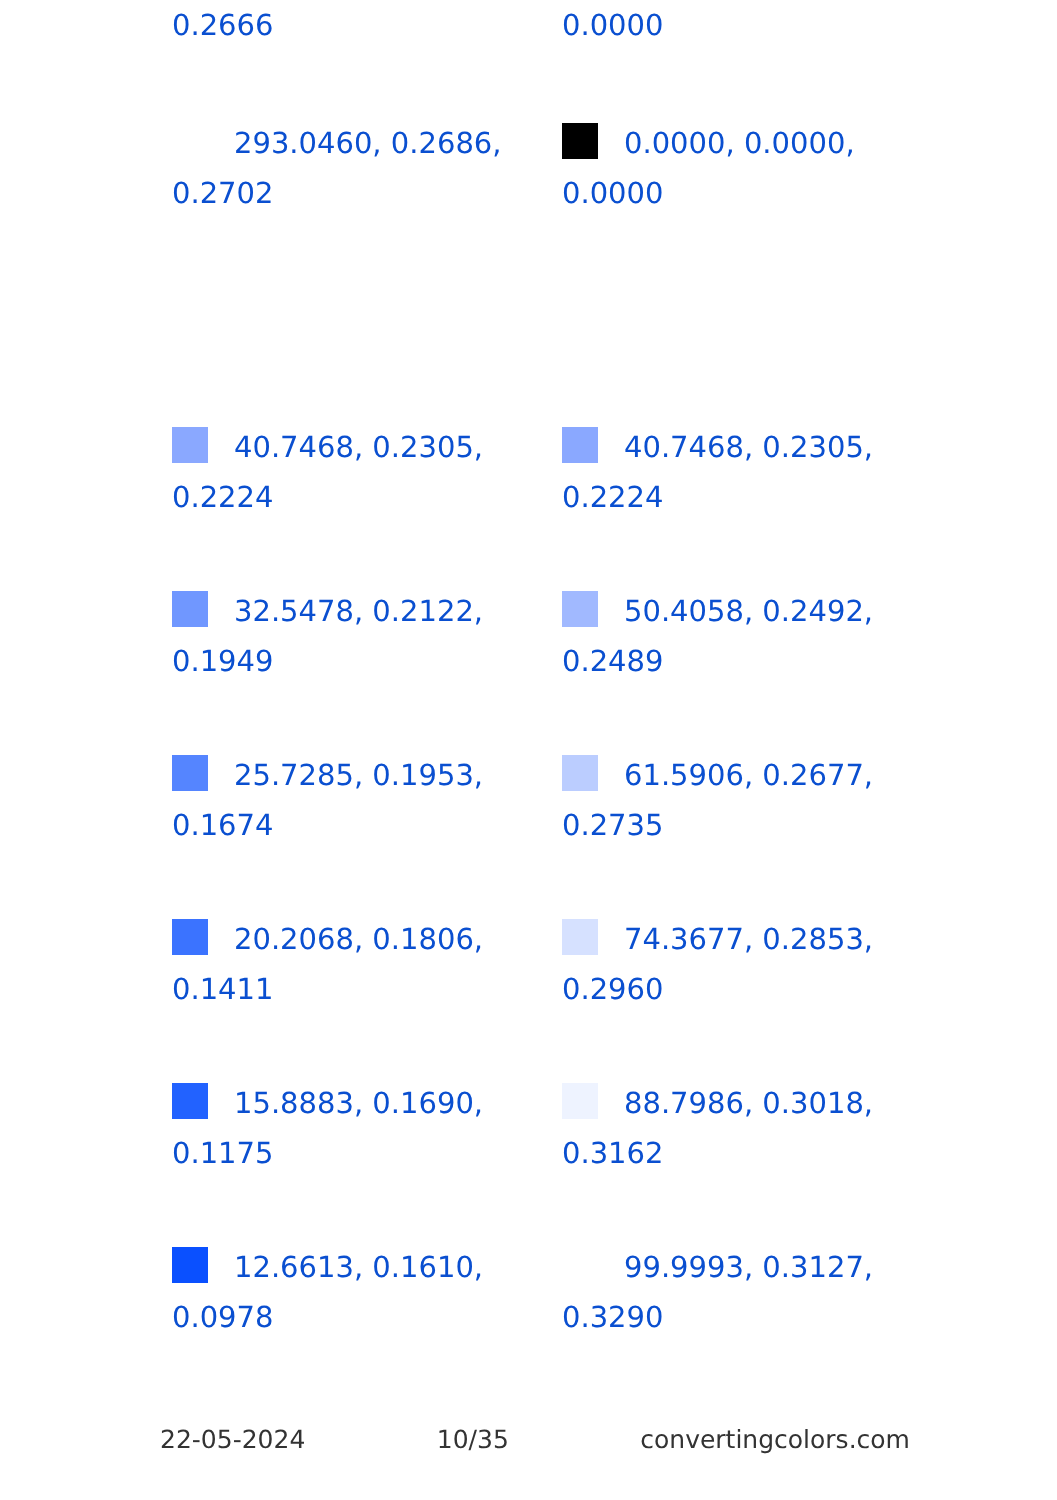0.2666 0.0000
293.0460, 0.2686, 0.2702
0.0000, 0.0000, 0.0000
40.7468, 0.2305, 0.2224
40.7468, 0.2305, 0.2224
32.5478, 0.2122, 0.1949
50.4058, 0.2492, 0.2489
25.7285, 0.1953, 0.1674
61.5906, 0.2677, 0.2735
20.2068, 0.1806, 0.1411
74.3677, 0.2853, 0.2960
15.8883, 0.1690, 0.1175
88.7986, 0.3018, 0.3162
12.6613, 0.1610, 0.0978
99.9993, 0.3127, 0.3290
22-05-2024 10/35 convertingcolors.com